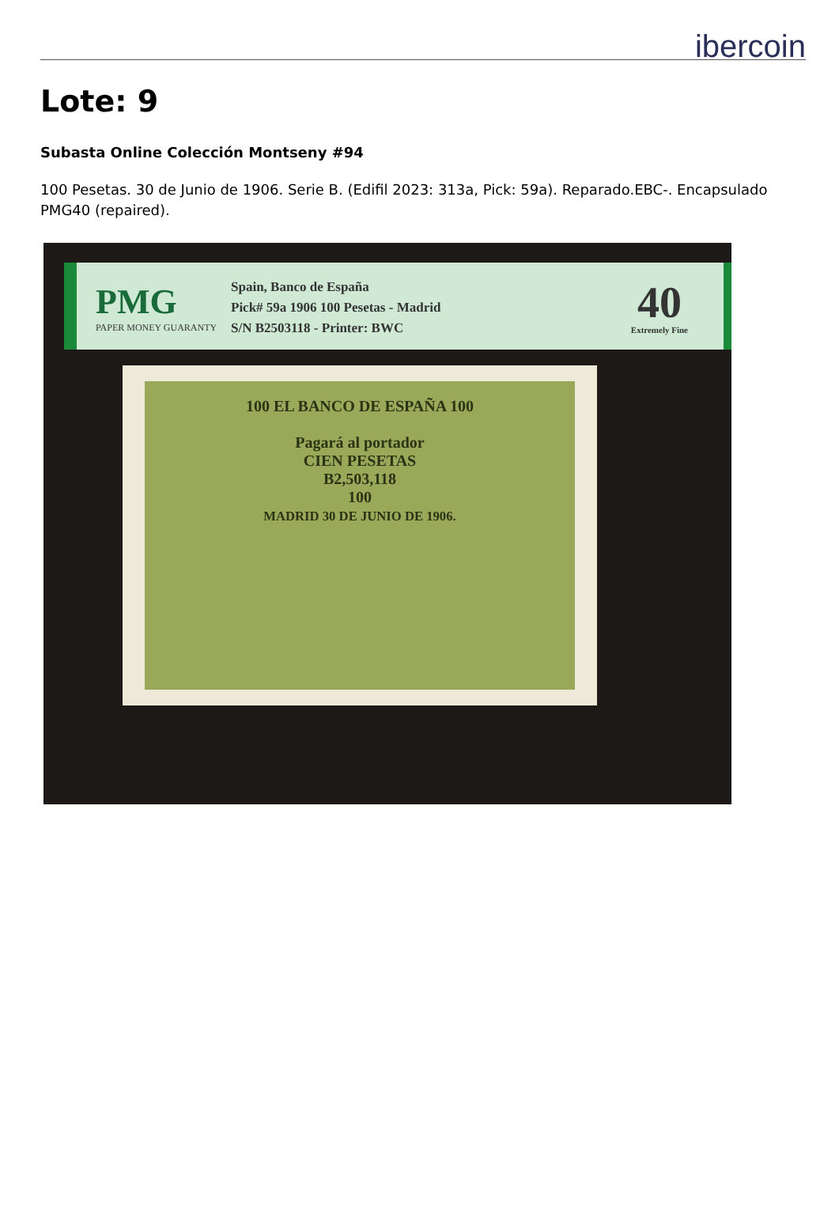ibercoin
Lote: 9
Subasta Online Colección Montseny #94
100 Pesetas. 30 de Junio de 1906. Serie B. (Edifil 2023: 313a, Pick: 59a). Reparado.EBC-. Encapsulado PMG40 (repaired).
PMG
PAPER MONEY GUARANTY
Spain, Banco de España
Pick# 59a 1906 100 Pesetas - Madrid
S/N B2503118 - Printer: BWC
40
Extremely Fine
100 EL BANCO DE ESPAÑA 100
Pagará al portador
CIEN PESETAS
B2,503,118
100
MADRID 30 DE JUNIO DE 1906.